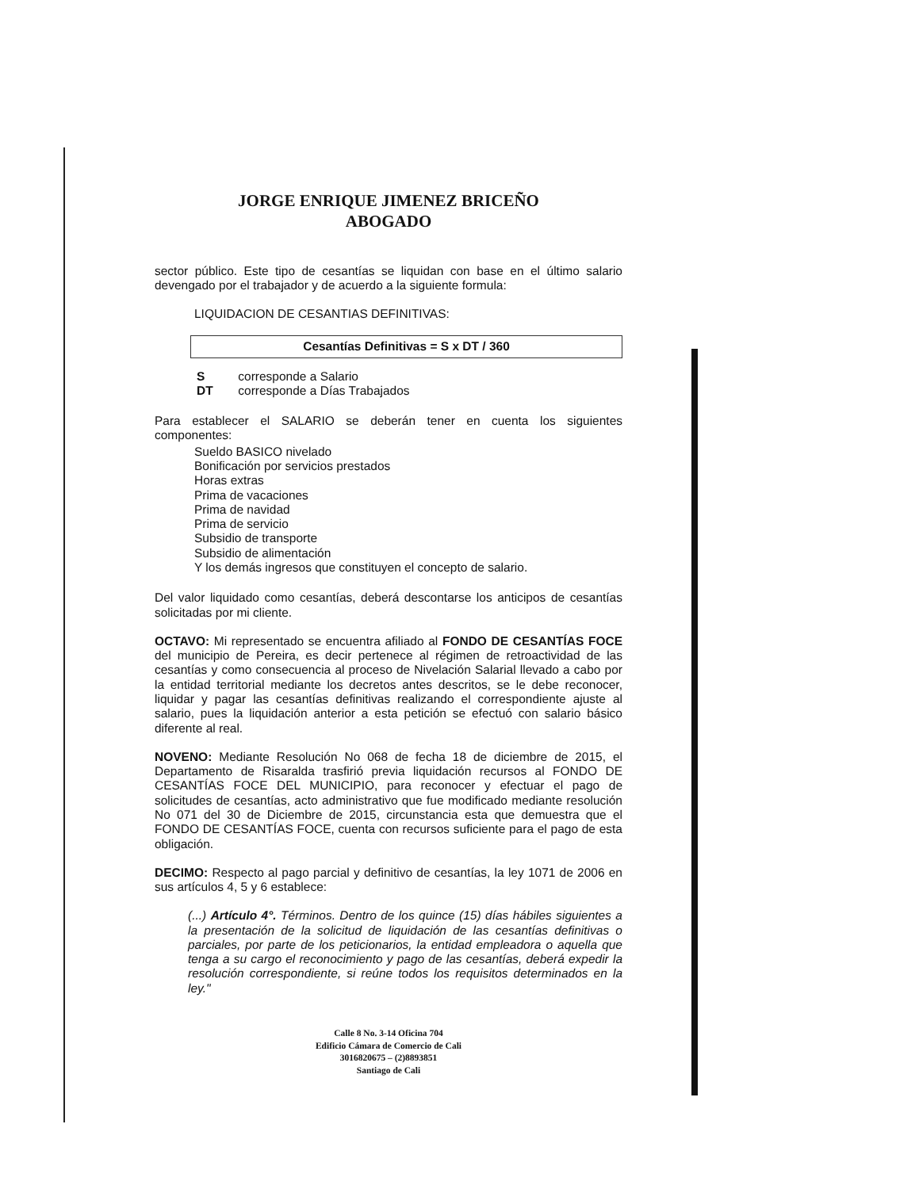JORGE ENRIQUE JIMENEZ BRICEÑO
ABOGADO
sector público. Este tipo de cesantías se liquidan con base en el último salario devengado por el trabajador y de acuerdo a la siguiente formula:
LIQUIDACION DE CESANTIAS DEFINITIVAS:
Cesantías Definitivas = S x DT / 360
S corresponde a Salario
DT corresponde a Días Trabajados
Para establecer el SALARIO se deberán tener en cuenta los siguientes componentes:
Sueldo BASICO nivelado
Bonificación por servicios prestados
Horas extras
Prima de vacaciones
Prima de navidad
Prima de servicio
Subsidio de transporte
Subsidio de alimentación
Y los demás ingresos que constituyen el concepto de salario.
Del valor liquidado como cesantías, deberá descontarse los anticipos de cesantías solicitadas por mi cliente.
OCTAVO: Mi representado se encuentra afiliado al FONDO DE CESANTÍAS FOCE del municipio de Pereira, es decir pertenece al régimen de retroactividad de las cesantías y como consecuencia al proceso de Nivelación Salarial llevado a cabo por la entidad territorial mediante los decretos antes descritos, se le debe reconocer, liquidar y pagar las cesantías definitivas realizando el correspondiente ajuste al salario, pues la liquidación anterior a esta petición se efectuó con salario básico diferente al real.
NOVENO: Mediante Resolución No 068 de fecha 18 de diciembre de 2015, el Departamento de Risaralda trasfirió previa liquidación recursos al FONDO DE CESANTÍAS FOCE DEL MUNICIPIO, para reconocer y efectuar el pago de solicitudes de cesantías, acto administrativo que fue modificado mediante resolución No 071 del 30 de Diciembre de 2015, circunstancia esta que demuestra que el FONDO DE CESANTÍAS FOCE, cuenta con recursos suficiente para el pago de esta obligación.
DECIMO: Respecto al pago parcial y definitivo de cesantías, la ley 1071 de 2006 en sus artículos 4, 5 y 6 establece:
(...) Artículo 4°. Términos. Dentro de los quince (15) días hábiles siguientes a la presentación de la solicitud de liquidación de las cesantías definitivas o parciales, por parte de los peticionarios, la entidad empleadora o aquella que tenga a su cargo el reconocimiento y pago de las cesantías, deberá expedir la resolución correspondiente, si reúne todos los requisitos determinados en la ley."
Calle 8 No. 3-14 Oficina 704
Edificio Cámara de Comercio de Cali
3016820675 – (2)8893851
Santiago de Cali